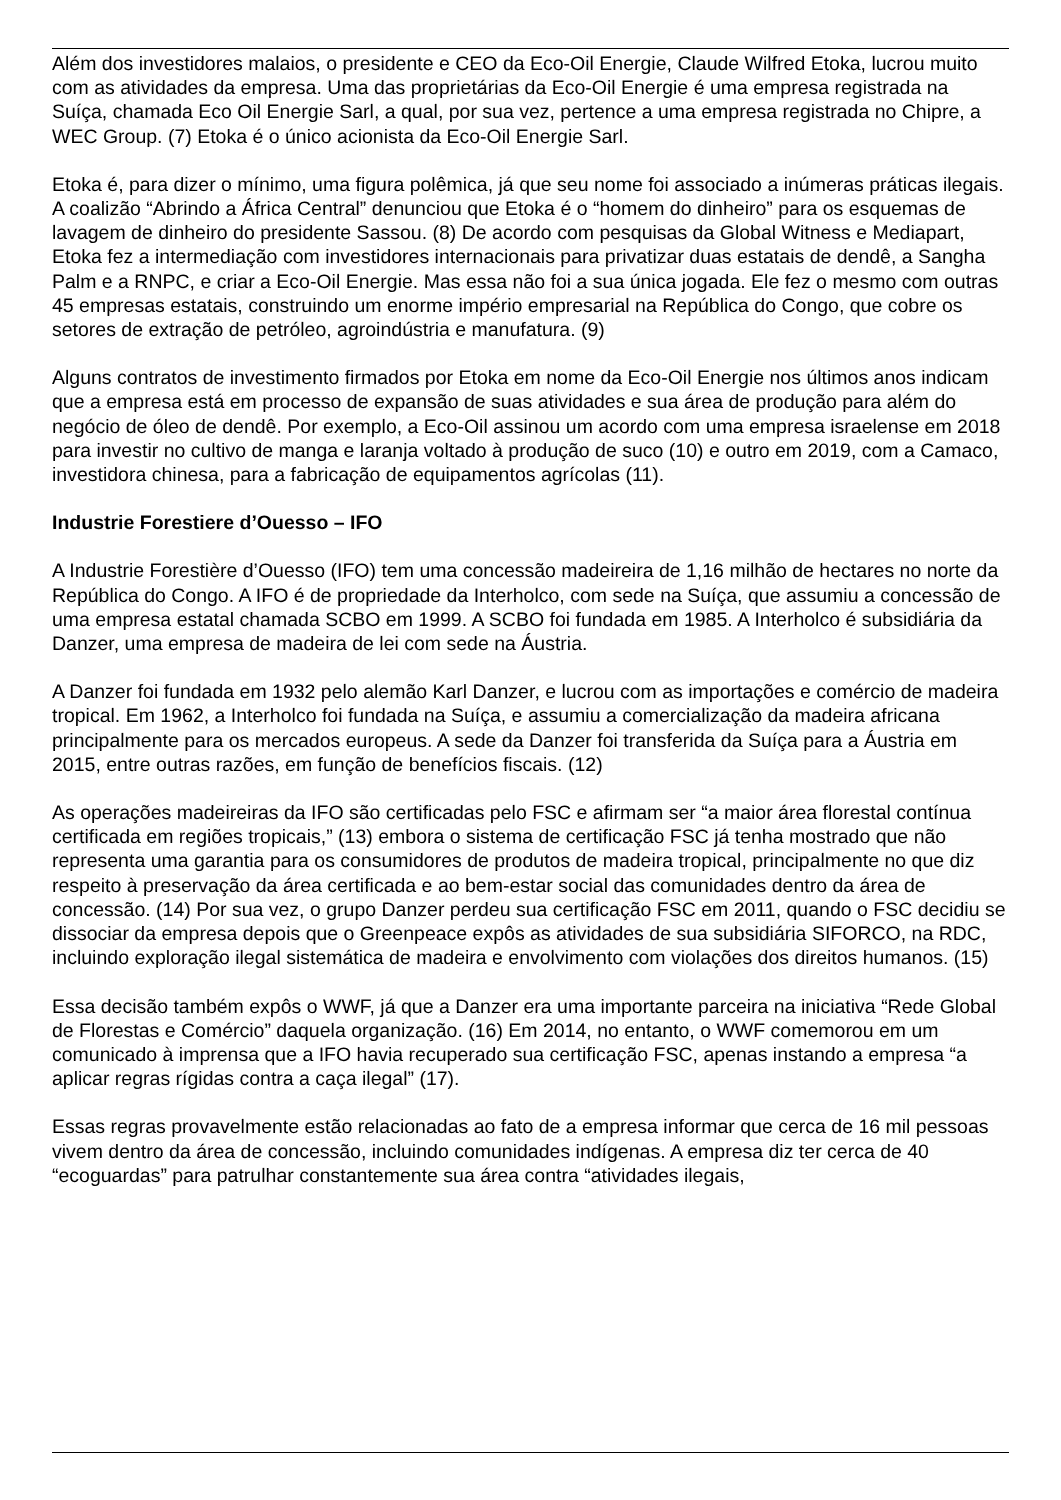Além dos investidores malaios, o presidente e CEO da Eco-Oil Energie, Claude Wilfred Etoka, lucrou muito com as atividades da empresa. Uma das proprietárias da Eco-Oil Energie é uma empresa registrada na Suíça, chamada Eco Oil Energie Sarl, a qual, por sua vez, pertence a uma empresa registrada no Chipre, a WEC Group. (7) Etoka é o único acionista da Eco-Oil Energie Sarl.
Etoka é, para dizer o mínimo, uma figura polêmica, já que seu nome foi associado a inúmeras práticas ilegais. A coalizão “Abrindo a África Central” denunciou que Etoka é o “homem do dinheiro” para os esquemas de lavagem de dinheiro do presidente Sassou. (8) De acordo com pesquisas da Global Witness e Mediapart, Etoka fez a intermediação com investidores internacionais para privatizar duas estatais de dendê, a Sangha Palm e a RNPC, e criar a Eco-Oil Energie. Mas essa não foi a sua única jogada. Ele fez o mesmo com outras 45 empresas estatais, construindo um enorme império empresarial na República do Congo, que cobre os setores de extração de petróleo, agroindústria e manufatura. (9)
Alguns contratos de investimento firmados por Etoka em nome da Eco-Oil Energie nos últimos anos indicam que a empresa está em processo de expansão de suas atividades e sua área de produção para além do negócio de óleo de dendê. Por exemplo, a Eco-Oil assinou um acordo com uma empresa israelense em 2018 para investir no cultivo de manga e laranja voltado à produção de suco (10) e outro em 2019, com a Camaco, investidora chinesa, para a fabricação de equipamentos agrícolas (11).
Industrie Forestiere d’Ouesso – IFO
A Industrie Forestière d’Ouesso (IFO) tem uma concessão madeireira de 1,16 milhão de hectares no norte da República do Congo. A IFO é de propriedade da Interholco, com sede na Suíça, que assumiu a concessão de uma empresa estatal chamada SCBO em 1999. A SCBO foi fundada em 1985. A Interholco é subsidiária da Danzer, uma empresa de madeira de lei com sede na Áustria.
A Danzer foi fundada em 1932 pelo alemão Karl Danzer, e lucrou com as importações e comércio de madeira tropical. Em 1962, a Interholco foi fundada na Suíça, e assumiu a comercialização da madeira africana principalmente para os mercados europeus. A sede da Danzer foi transferida da Suíça para a Áustria em 2015, entre outras razões, em função de benefícios fiscais. (12)
As operações madeireiras da IFO são certificadas pelo FSC e afirmam ser “a maior área florestal contínua certificada em regiões tropicais,” (13) embora o sistema de certificação FSC já tenha mostrado que não representa uma garantia para os consumidores de produtos de madeira tropical, principalmente no que diz respeito à preservação da área certificada e ao bem-estar social das comunidades dentro da área de concessão. (14) Por sua vez, o grupo Danzer perdeu sua certificação FSC em 2011, quando o FSC decidiu se dissociar da empresa depois que o Greenpeace expôs as atividades de sua subsidiária SIFORCO, na RDC, incluindo exploração ilegal sistemática de madeira e envolvimento com violações dos direitos humanos. (15)
Essa decisão também expôs o WWF, já que a Danzer era uma importante parceira na iniciativa “Rede Global de Florestas e Comércio” daquela organização. (16) Em 2014, no entanto, o WWF comemorou em um comunicado à imprensa que a IFO havia recuperado sua certificação FSC, apenas instando a empresa “a aplicar regras rígidas contra a caça ilegal” (17).
Essas regras provavelmente estão relacionadas ao fato de a empresa informar que cerca de 16 mil pessoas vivem dentro da área de concessão, incluindo comunidades indígenas. A empresa diz ter cerca de 40 “ecoguardas” para patrulhar constantemente sua área contra “atividades ilegais,